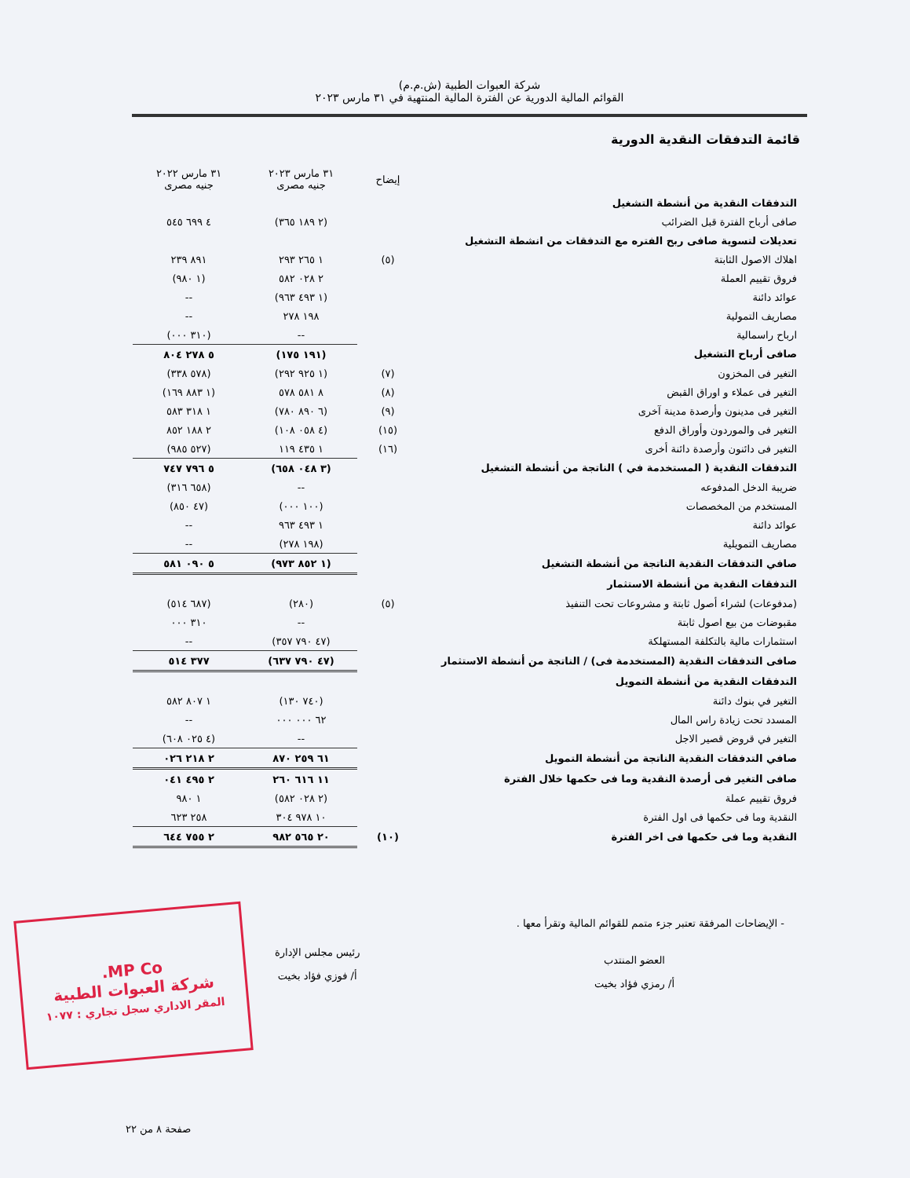شركة العبوات الطبية (ش.م.م)
القوائم المالية الدورية عن الفترة المالية المنتهية في ٣١ مارس ٢٠٢٣
قائمة التدفقات النقدية الدورية
| | إيضاح | ٣١ مارس ٢٠٢٣ جنيه مصرى | ٣١ مارس ٢٠٢٢ جنيه مصرى |
| --- | --- | --- | --- |
| التدفقات النقدية من أنشطة التشغيل | | | |
| صافى أرباح الفترة قبل الضرائب | | (٢ ١٨٩ ٣٦٥) | ٤ ٦٩٩ ٥٤٥ |
| تعديلات لتسوية صافى ربح الفتره مع التدفقات من انشطة التشغيل | | | |
| اهلاك الاصول الثابتة | (٥) | ١ ٢٦٥ ٢٩٣ | ٨٩١ ٢٣٩ |
| فروق تقييم العملة | | ٢ ٠٢٨ ٥٨٢ | (١ ٩٨٠) |
| عوائد دائنة | | (١ ٤٩٣ ٩٦٣) | -- |
| مصاريف التمولية | | ١٩٨ ٢٧٨ | -- |
| ارباح راسمالية | | -- | (٣١٠ ٠٠٠) |
| صافى أرباح التشغيل | | (١٩١ ١٧٥) | ٥ ٢٧٨ ٨٠٤ |
| التغير فى المخزون | (٧) | (١ ٩٢٥ ٢٩٢) | (٥٧٨ ٣٣٨) |
| التغير فى عملاء و اوراق القبض | (٨) | ٨ ٥٨١ ٥٧٨ | (١ ٨٨٣ ١٦٩) |
| التغير فى مدينون وأرصدة مدينة آخرى | (٩) | (٦ ٨٩٠ ٧٨٠) | ١ ٣١٨ ٥٨٣ |
| التغير فى والموردون وأوراق الدفع | (١٥) | (٤ ٠٥٨ ١٠٨) | ٢ ١٨٨ ٨٥٢ |
| التغير فى دائنون وأرصدة دائنة أخرى | (١٦) | ١ ٤٣٥ ١١٩ | (٥٢٧ ٩٨٥) |
| التدفقات النقدية ( المستخدمة في ) الناتجة من أنشطة التشغيل | | (٣ ٠٤٨ ٦٥٨) | ٥ ٧٩٦ ٧٤٧ |
| ضريبة الدخل المدفوعه | | -- | (٦٥٨ ٣١٦) |
| المستخدم من المخصصات | | (١٠٠ ٠٠٠) | (٤٧ ٨٥٠) |
| عوائد دائنة | | ١ ٤٩٣ ٩٦٣ | -- |
| مصاريف التمويلية | | (١٩٨ ٢٧٨) | -- |
| صافي التدفقات النقدية الناتجة من أنشطة التشغيل | | (١ ٨٥٢ ٩٧٣) | ٥ ٠٩٠ ٥٨١ |
| التدفقات النقدية من أنشطة الاستثمار | | | |
| (مدفوعات) لشراء أصول ثابتة و مشروعات تحت التنفيذ | (٥) | (٢٨٠) | (٦٨٧ ٥١٤) |
| مقبوضات من بيع اصول ثابتة | | -- | ٣١٠ ٠٠٠ |
| استثمارات مالية بالتكلفة المستهلكة | | (٤٧ ٧٩٠ ٣٥٧) | -- |
| صافى التدفقات النقدية (المستخدمة فى) / الناتجة من أنشطة الاستثمار | | (٤٧ ٧٩٠ ٦٣٧) | ٣٧٧ ٥١٤ |
| التدفقات النقدية من أنشطة التمويل | | | |
| التغير في بنوك دائنة | | (٧٤٠ ١٣٠) | ١ ٨٠٧ ٥٨٢ |
| المسدد تحت زيادة راس المال | | ٦٢ ٠٠٠ ٠٠٠ | -- |
| التغير في قروض قصير الاجل | | -- | (٤ ٠٢٥ ٦٠٨) |
| صافي التدفقات النقدية الناتجة من أنشطة التمويل | | ٦١ ٢٥٩ ٨٧٠ | ٢ ٢١٨ ٠٢٦ |
| صافى التغير فى أرصدة النقدية وما فى حكمها خلال الفترة | | ١١ ٦١٦ ٢٦٠ | ٢ ٤٩٥ ٠٤١ |
| فروق تقييم عملة | | (٢ ٠٢٨ ٥٨٢) | ١ ٩٨٠ |
| النقدية وما فى حكمها فى اول الفترة | | ١٠ ٩٧٨ ٣٠٤ | ٢٥٨ ٦٢٣ |
| النقدية وما فى حكمها فى اخر الفترة | (١٠) | ٢٠ ٥٦٥ ٩٨٢ | ٢ ٧٥٥ ٦٤٤ |
- الإيضاحات المرفقة تعتبر جزء متمم للقوائم المالية وتقرأ معها .
العضو المنتدب
أ/ رمزي فؤاد بخيت
رئيس مجلس الإدارة
أ/ فوزي فؤاد بخيت
MP Co.
شركة العبوات الطبية
المقر الاداري سجل تجاري : ١٠٧٧
صفحة ٨ من ٢٢